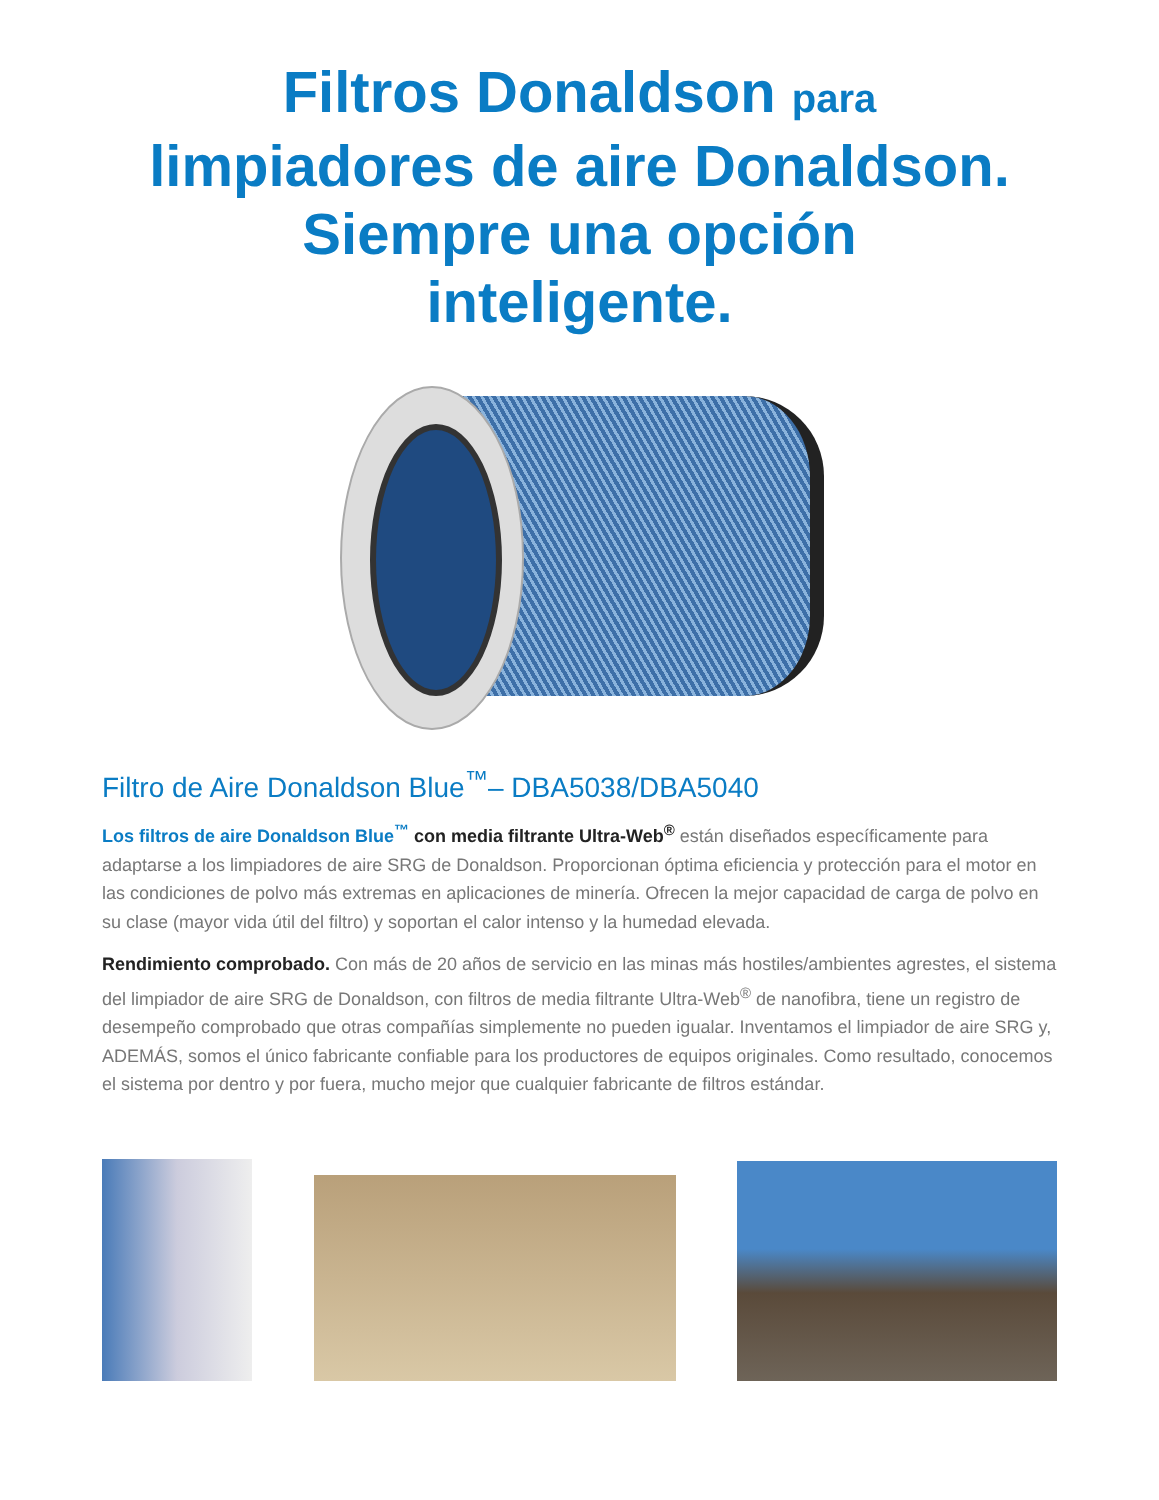Filtros Donaldson para
limpiadores de aire Donaldson.
Siempre una opción
inteligente.
Filtro de Aire Donaldson Blue<sup>™</sup>– DBA5038/DBA5040
Los filtros de aire Donaldson Blue<sup>™</sup> con media filtrante Ultra-Web<sup>®</sup> están diseñados específicamente para adaptarse a los limpiadores de aire SRG de Donaldson. Proporcionan óptima eficiencia y protección para el motor en las condiciones de polvo más extremas en aplicaciones de minería. Ofrecen la mejor capacidad de carga de polvo en su clase (mayor vida útil del filtro) y soportan el calor intenso y la humedad elevada.
Rendimiento comprobado. Con más de 20 años de servicio en las minas más hostiles/ambientes agrestes, el sistema del limpiador de aire SRG de Donaldson, con filtros de media filtrante Ultra-Web<sup>®</sup> de nanofibra, tiene un registro de desempeño comprobado que otras compañías simplemente no pueden igualar. Inventamos el limpiador de aire SRG y, ADEMÁS, somos el único fabricante confiable para los productores de equipos originales. Como resultado, conocemos el sistema por dentro y por fuera, mucho mejor que cualquier fabricante de filtros estándar.